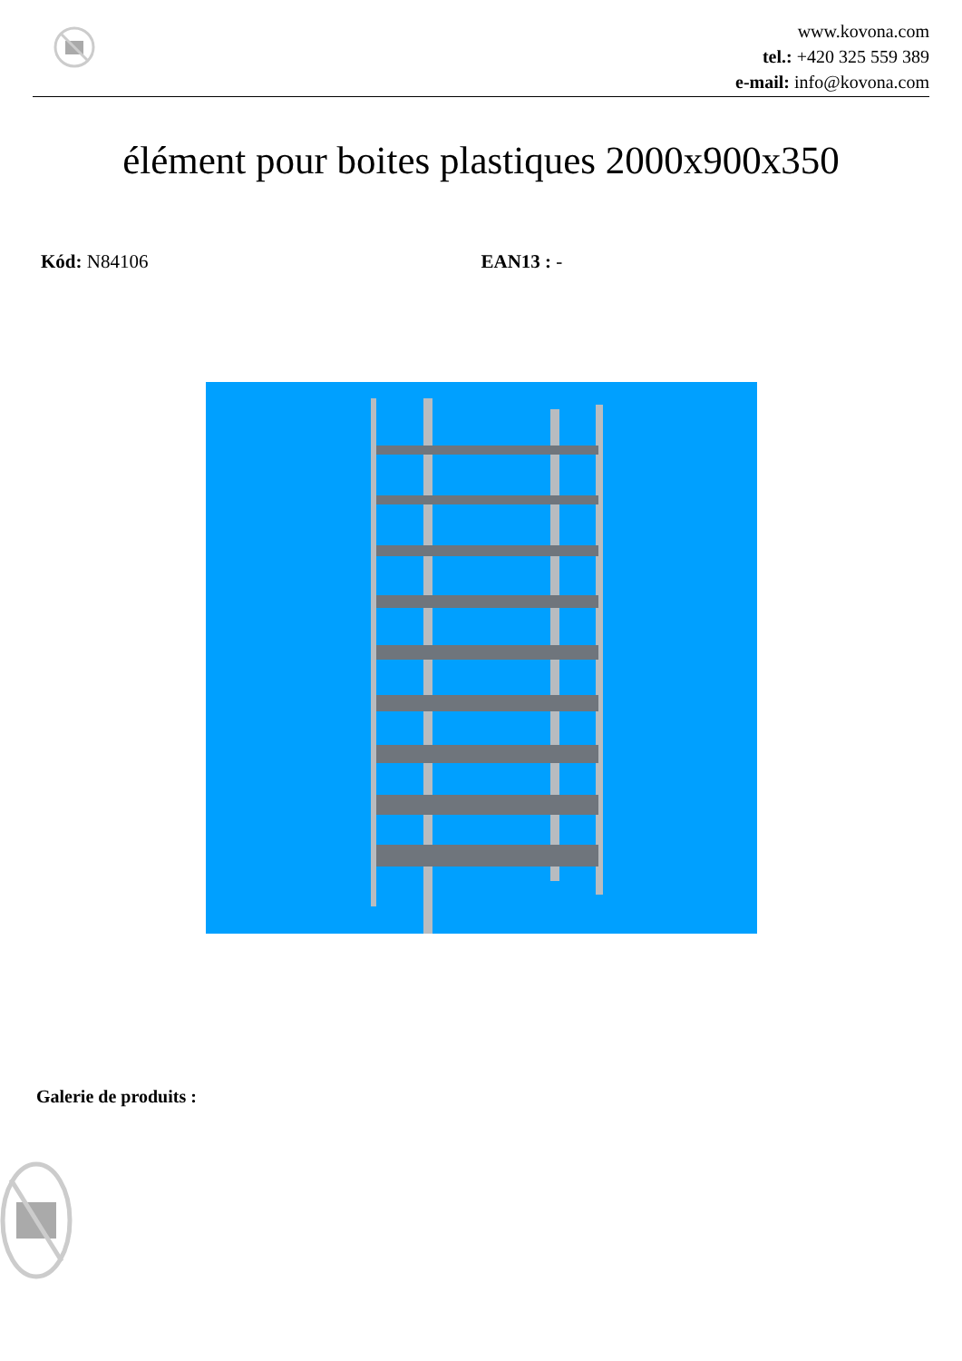www.kovona.com
tel.: +420 325 559 389
e-mail: info@kovona.com
élément pour boites plastiques 2000x900x350
Kód: N84106 EAN13 : -
Galerie de produits :